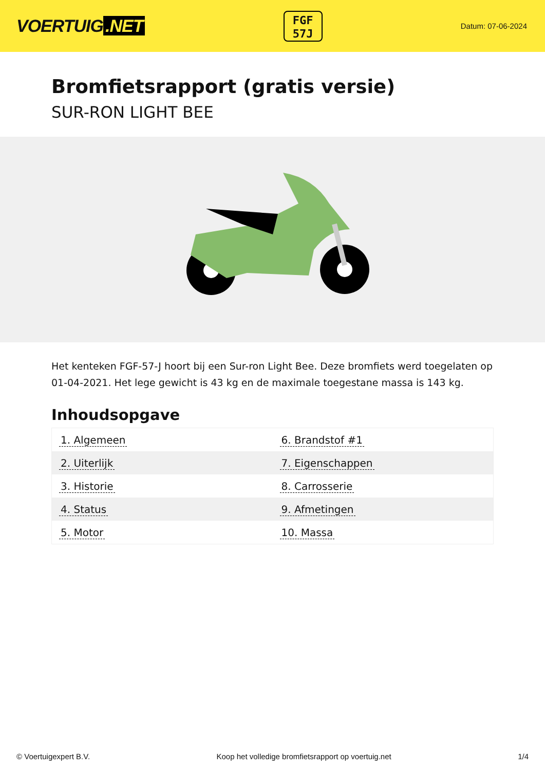VOERTUIG.NET
FGF
57J
Datum: 07-06-2024
Bromfietsrapport (gratis versie)
SUR-RON LIGHT BEE
Het kenteken FGF-57-J hoort bij een Sur-ron Light Bee. Deze bromfiets werd toegelaten op 01-04-2021. Het lege gewicht is 43 kg en de maximale toegestane massa is 143 kg.
Inhoudsopgave
| 1. Algemeen | 6. Brandstof #1 |
| 2. Uiterlijk | 7. Eigenschappen |
| 3. Historie | 8. Carrosserie |
| 4. Status | 9. Afmetingen |
| 5. Motor | 10. Massa |
© Voertuigexpert B.V. Koop het volledige bromfietsrapport op voertuig.net 1/4